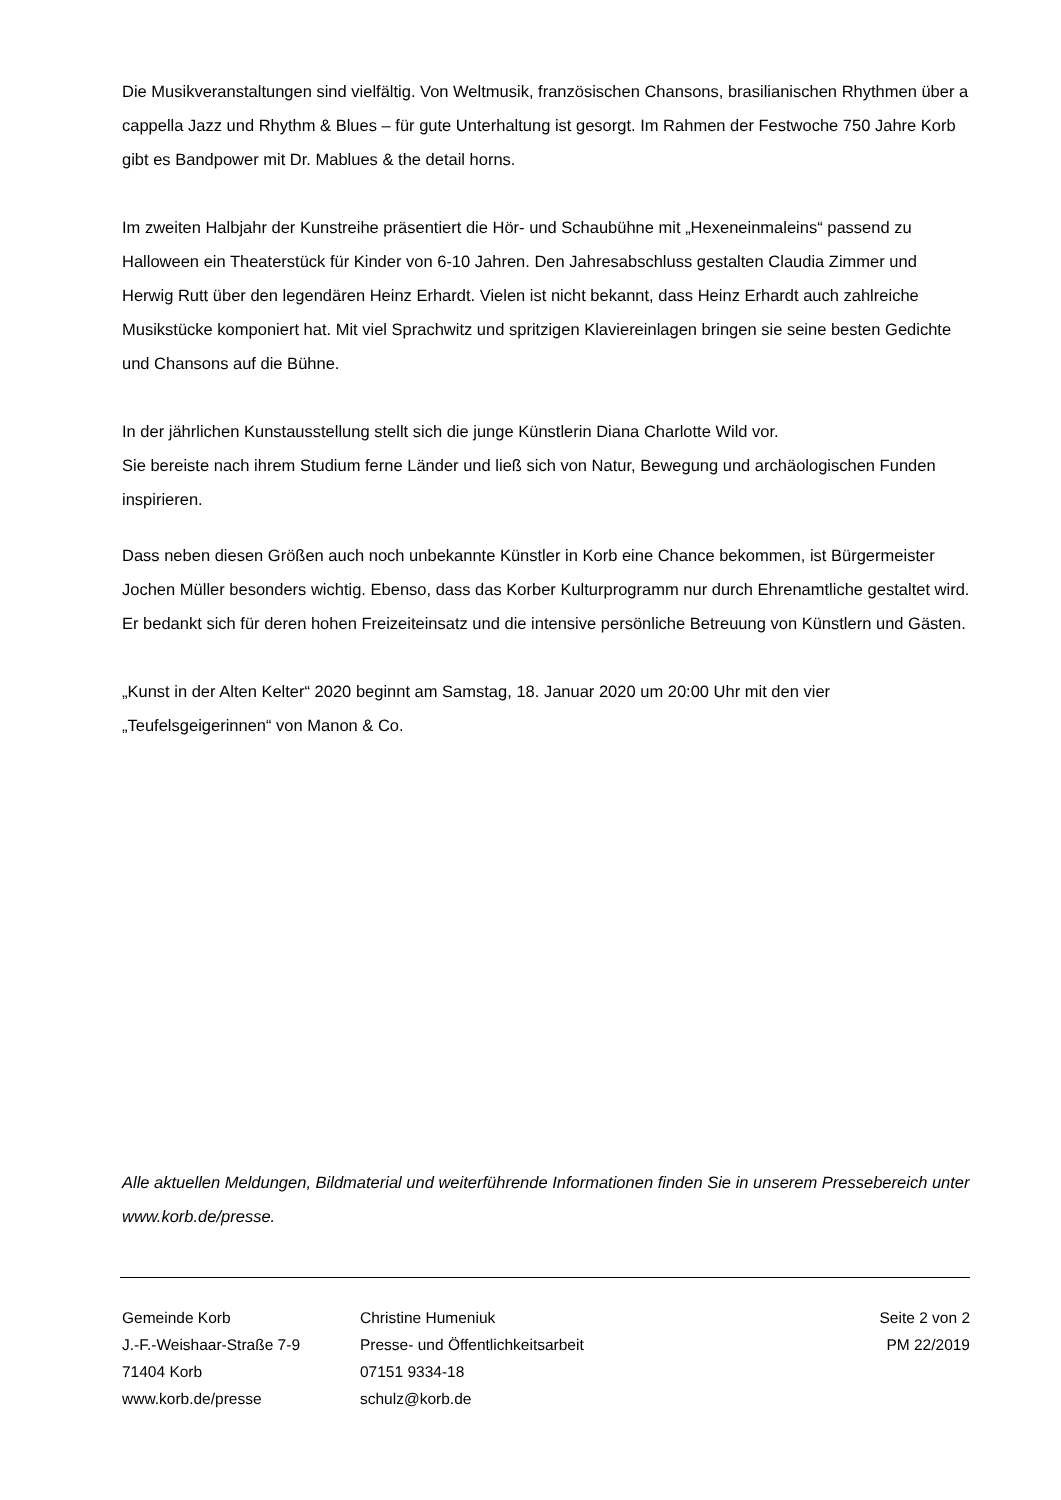Die Musikveranstaltungen sind vielfältig. Von Weltmusik, französischen Chansons, brasilianischen Rhythmen über a cappella Jazz und Rhythm & Blues – für gute Unterhaltung ist gesorgt. Im Rahmen der Festwoche 750 Jahre Korb gibt es Bandpower mit Dr. Mablues & the detail horns.
Im zweiten Halbjahr der Kunstreihe präsentiert die Hör- und Schaubühne mit „Hexeneinmaleins“ passend zu Halloween ein Theaterstück für Kinder von 6-10 Jahren. Den Jahresabschluss gestalten Claudia Zimmer und Herwig Rutt über den legendären Heinz Erhardt. Vielen ist nicht bekannt, dass Heinz Erhardt auch zahlreiche Musikstücke komponiert hat. Mit viel Sprachwitz und spritzigen Klaviereinlagen bringen sie seine besten Gedichte und Chansons auf die Bühne.
In der jährlichen Kunstausstellung stellt sich die junge Künstlerin Diana Charlotte Wild vor.
Sie bereiste nach ihrem Studium ferne Länder und ließ sich von Natur, Bewegung und archäologischen Funden inspirieren.
Dass neben diesen Größen auch noch unbekannte Künstler in Korb eine Chance bekommen, ist Bürgermeister Jochen Müller besonders wichtig. Ebenso, dass das Korber Kulturprogramm nur durch Ehrenamtliche gestaltet wird. Er bedankt sich für deren hohen Freizeiteinsatz und die intensive persönliche Betreuung von Künstlern und Gästen.
„Kunst in der Alten Kelter“ 2020 beginnt am Samstag, 18. Januar 2020 um 20:00 Uhr mit den vier „Teufelsgeigerinnen“ von Manon & Co.
Alle aktuellen Meldungen, Bildmaterial und weiterführende Informationen finden Sie in unserem Pressebereich unter www.korb.de/presse.
Gemeinde Korb
J.-F.-Weishaar-Straße 7-9
71404 Korb
www.korb.de/presse
Christine Humeniuk
Presse- und Öffentlichkeitsarbeit
07151 9334-18
schulz@korb.de
Seite 2 von 2
PM 22/2019